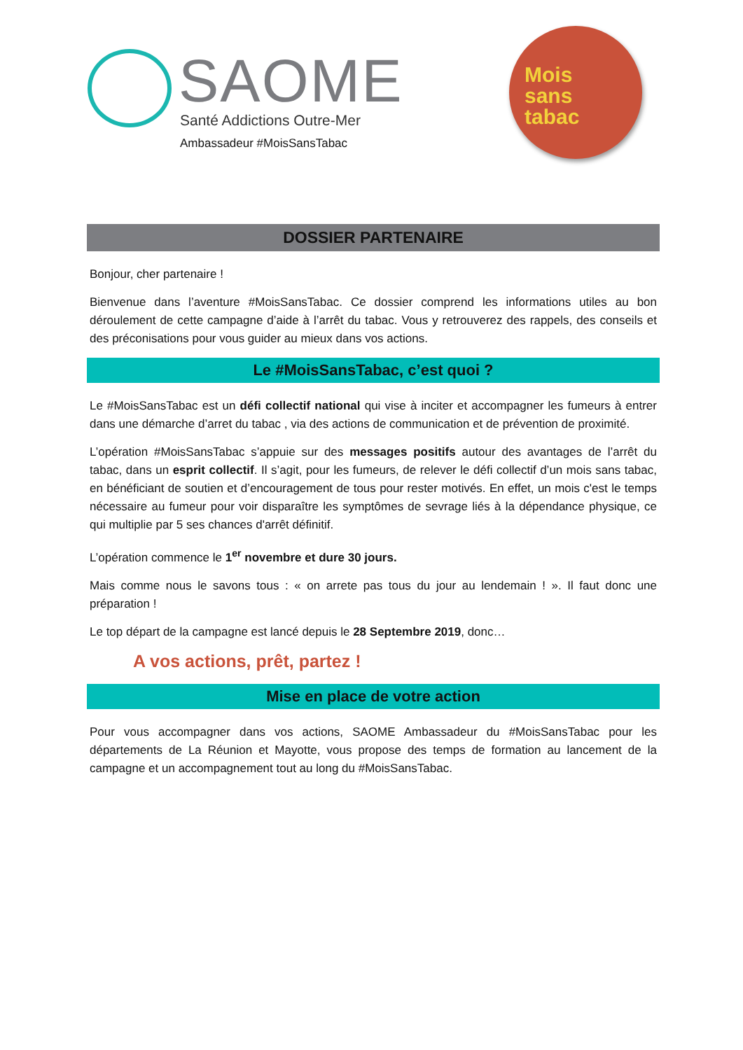SAOME Santé Addictions Outre-Mer
Ambassadeur #MoisSansTabac
Mois
sans
tabac
DOSSIER PARTENAIRE
Bonjour, cher partenaire !
Bienvenue dans l’aventure #MoisSansTabac. Ce dossier comprend les informations utiles au bon déroulement de cette campagne d’aide à l’arrêt du tabac. Vous y retrouverez des rappels, des conseils et des préconisations pour vous guider au mieux dans vos actions.
Le #MoisSansTabac, c’est quoi ?
Le #MoisSansTabac est un défi collectif national qui vise à inciter et accompagner les fumeurs à entrer dans une démarche d’arret du tabac , via des actions de communication et de prévention de proximité.
L’opération #MoisSansTabac s’appuie sur des messages positifs autour des avantages de l’arrêt du tabac, dans un esprit collectif. Il s’agit, pour les fumeurs, de relever le défi collectif d’un mois sans tabac, en bénéficiant de soutien et d’encouragement de tous pour rester motivés. En effet, un mois c'est le temps nécessaire au fumeur pour voir disparaître les symptômes de sevrage liés à la dépendance physique, ce qui multiplie par 5 ses chances d'arrêt définitif.
L’opération commence le 1<sup>er</sup> novembre et dure 30 jours.
Mais comme nous le savons tous : « on arrete pas tous du jour au lendemain ! ». Il faut donc une préparation !
Le top départ de la campagne est lancé depuis le 28 Septembre 2019, donc…
A vos actions, prêt, partez !
Mise en place de votre action
Pour vous accompagner dans vos actions, SAOME Ambassadeur du #MoisSansTabac pour les départements de La Réunion et Mayotte, vous propose des temps de formation au lancement de la campagne et un accompagnement tout au long du #MoisSansTabac.